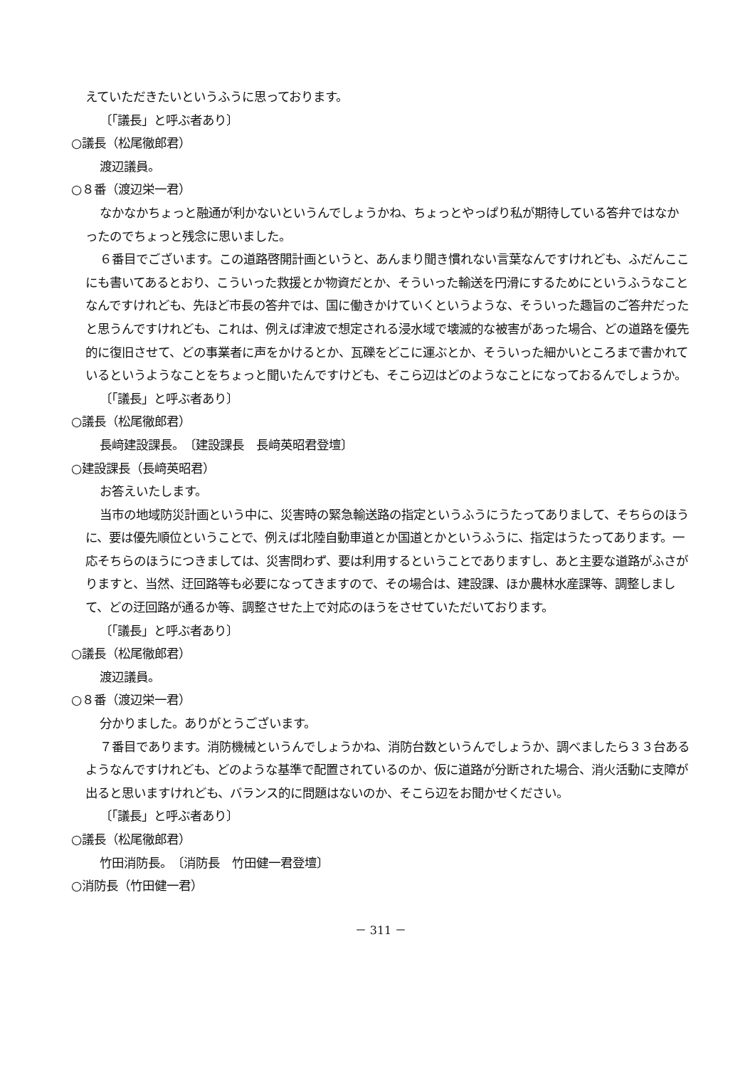えていただきたいというふうに思っております。
〔「議長」と呼ぶ者あり〕
○議長（松尾徹郎君）
渡辺議員。
○８番（渡辺栄一君）
なかなかちょっと融通が利かないというんでしょうかね、ちょっとやっぱり私が期待している答弁ではなかったのでちょっと残念に思いました。
６番目でございます。この道路啓開計画というと、あんまり聞き慣れない言葉なんですけれども、ふだんここにも書いてあるとおり、こういった救援とか物資だとか、そういった輸送を円滑にするためにというふうなことなんですけれども、先ほど市長の答弁では、国に働きかけていくというような、そういった趣旨のご答弁だったと思うんですけれども、これは、例えば津波で想定される浸水域で壊滅的な被害があった場合、どの道路を優先的に復旧させて、どの事業者に声をかけるとか、瓦礫をどこに運ぶとか、そういった細かいところまで書かれているというようなことをちょっと聞いたんですけども、そこら辺はどのようなことになっておるんでしょうか。
〔「議長」と呼ぶ者あり〕
○議長（松尾徹郎君）
長﨑建設課長。　〔建設課長　長﨑英昭君登壇〕
○建設課長（長﨑英昭君）
お答えいたします。
当市の地域防災計画という中に、災害時の緊急輸送路の指定というふうにうたってありまして、そちらのほうに、要は優先順位ということで、例えば北陸自動車道とか国道とかというふうに、指定はうたってあります。一応そちらのほうにつきましては、災害問わず、要は利用するということでありますし、あと主要な道路がふさがりますと、当然、迂回路等も必要になってきますので、その場合は、建設課、ほか農林水産課等、調整しまして、どの迂回路が通るか等、調整させた上で対応のほうをさせていただいております。
〔「議長」と呼ぶ者あり〕
○議長（松尾徹郎君）
渡辺議員。
○８番（渡辺栄一君）
分かりました。ありがとうございます。
７番目であります。消防機械というんでしょうかね、消防台数というんでしょうか、調べましたら３３台あるようなんですけれども、どのような基準で配置されているのか、仮に道路が分断された場合、消火活動に支障が出ると思いますけれども、バランス的に問題はないのか、そこら辺をお聞かせください。
〔「議長」と呼ぶ者あり〕
○議長（松尾徹郎君）
竹田消防長。　〔消防長　竹田健一君登壇〕
○消防長（竹田健一君）
－ 311 －